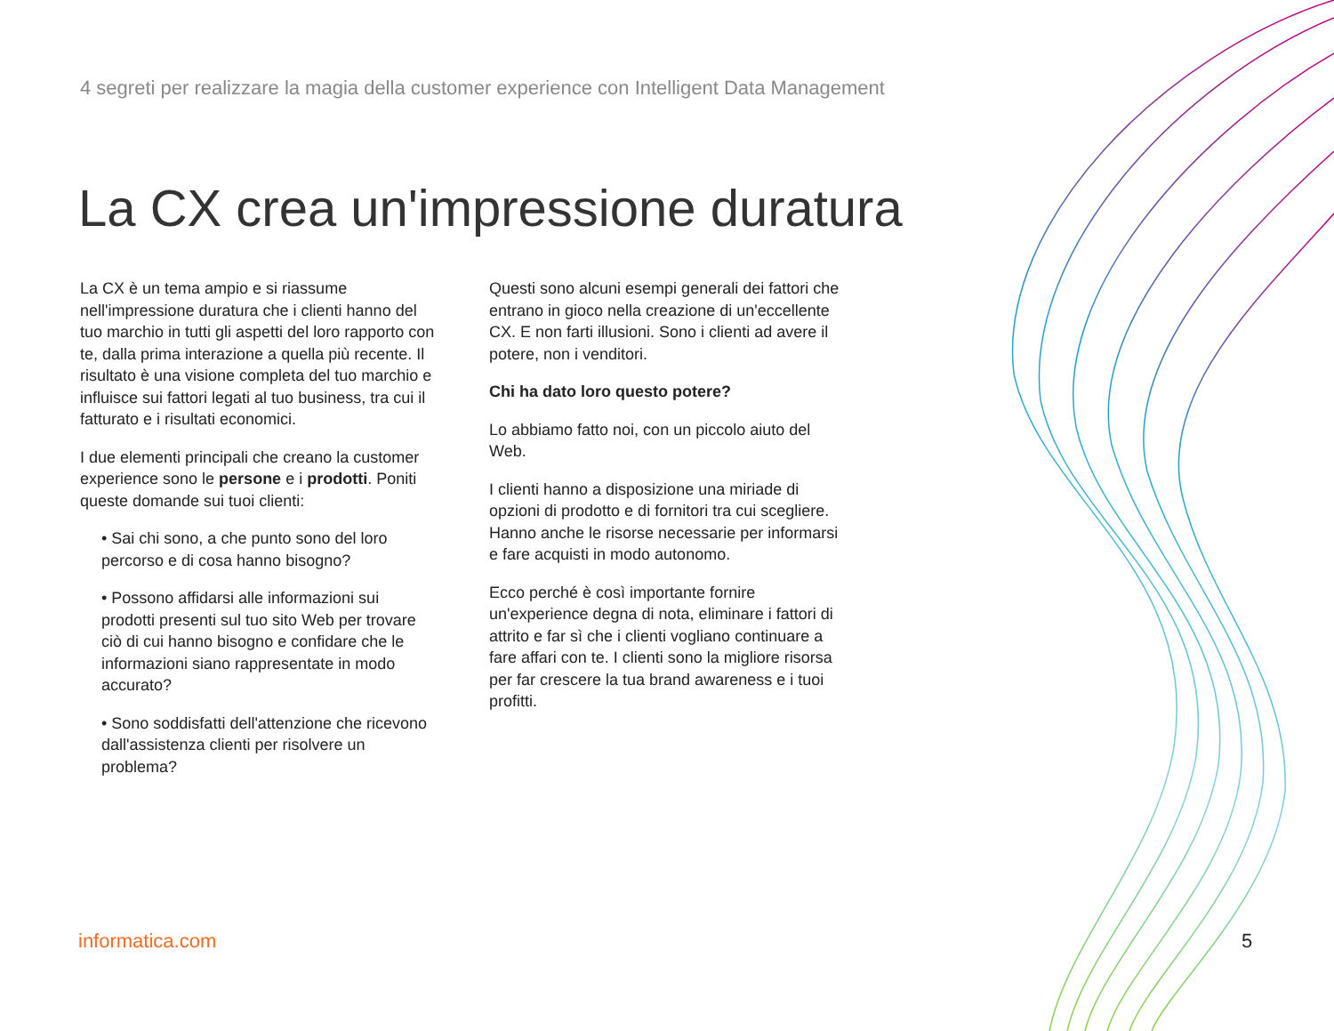4 segreti per realizzare la magia della customer experience con Intelligent Data Management
La CX crea un'impressione duratura
La CX è un tema ampio e si riassume nell'impressione duratura che i clienti hanno del tuo marchio in tutti gli aspetti del loro rapporto con te, dalla prima interazione a quella più recente. Il risultato è una visione completa del tuo marchio e influisce sui fattori legati al tuo business, tra cui il fatturato e i risultati economici.
I due elementi principali che creano la customer experience sono le persone e i prodotti. Poniti queste domande sui tuoi clienti:
• Sai chi sono, a che punto sono del loro percorso e di cosa hanno bisogno?
• Possono affidarsi alle informazioni sui prodotti presenti sul tuo sito Web per trovare ciò di cui hanno bisogno e confidare che le informazioni siano rappresentate in modo accurato?
• Sono soddisfatti dell'attenzione che ricevono dall'assistenza clienti per risolvere un problema?
Questi sono alcuni esempi generali dei fattori che entrano in gioco nella creazione di un'eccellente CX. E non farti illusioni. Sono i clienti ad avere il potere, non i venditori.
Chi ha dato loro questo potere?
Lo abbiamo fatto noi, con un piccolo aiuto del Web.
I clienti hanno a disposizione una miriade di opzioni di prodotto e di fornitori tra cui scegliere. Hanno anche le risorse necessarie per informarsi e fare acquisti in modo autonomo.
Ecco perché è così importante fornire un'experience degna di nota, eliminare i fattori di attrito e far sì che i clienti vogliano continuare a fare affari con te. I clienti sono la migliore risorsa per far crescere la tua brand awareness e i tuoi profitti.
informatica.com 5